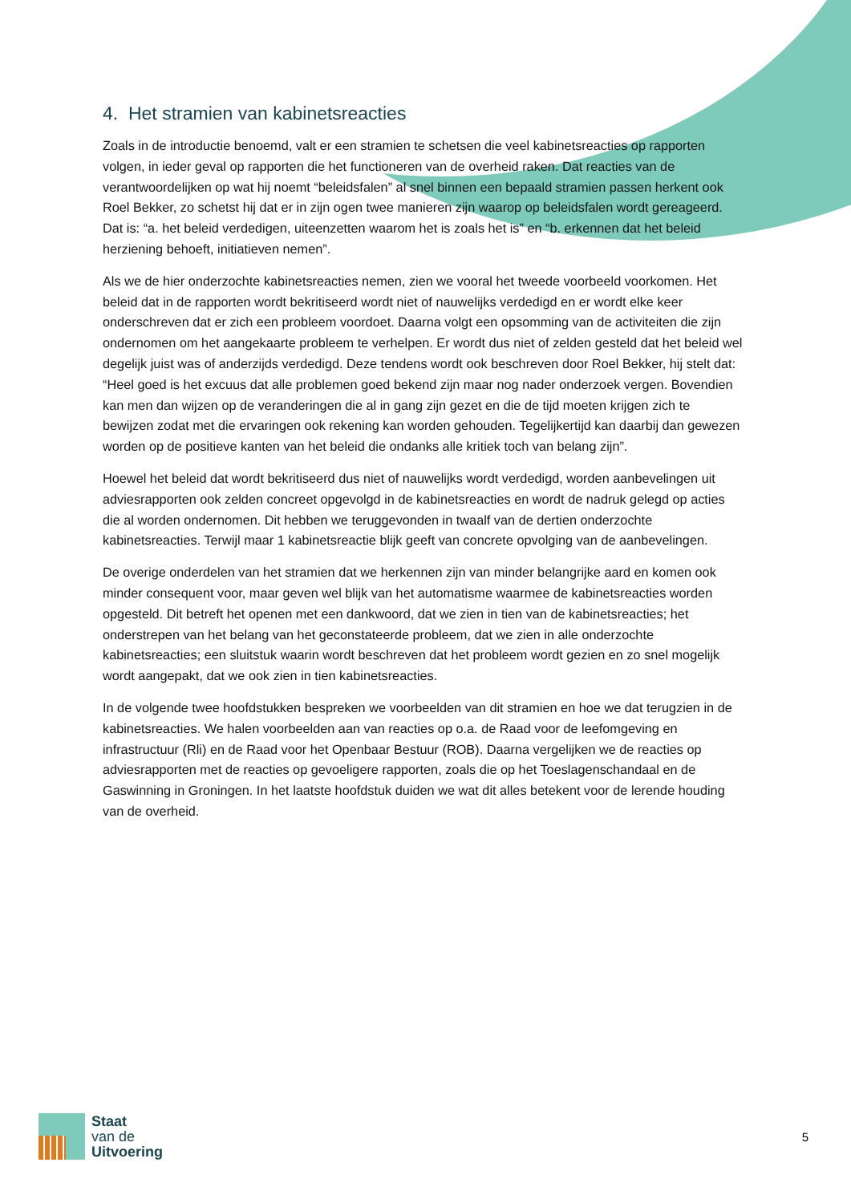4. Het stramien van kabinetsreacties
Zoals in de introductie benoemd, valt er een stramien te schetsen die veel kabinetsreacties op rapporten volgen, in ieder geval op rapporten die het functioneren van de overheid raken. Dat reacties van de verantwoordelijken op wat hij noemt “beleidsfalen” al snel binnen een bepaald stramien passen herkent ook Roel Bekker, zo schetst hij dat er in zijn ogen twee manieren zijn waarop op beleidsfalen wordt gereageerd. Dat is: “a. het beleid verdedigen, uiteenzetten waarom het is zoals het is” en “b. erkennen dat het beleid herziening behoeft, initiatieven nemen”.
Als we de hier onderzochte kabinetsreacties nemen, zien we vooral het tweede voorbeeld voorkomen. Het beleid dat in de rapporten wordt bekritiseerd wordt niet of nauwelijks verdedigd en er wordt elke keer onderschreven dat er zich een probleem voordoet. Daarna volgt een opsomming van de activiteiten die zijn ondernomen om het aangekaarte probleem te verhelpen. Er wordt dus niet of zelden gesteld dat het beleid wel degelijk juist was of anderzijds verdedigd. Deze tendens wordt ook beschreven door Roel Bekker, hij stelt dat: “Heel goed is het excuus dat alle problemen goed bekend zijn maar nog nader onderzoek vergen. Bovendien kan men dan wijzen op de veranderingen die al in gang zijn gezet en die de tijd moeten krijgen zich te bewijzen zodat met die ervaringen ook rekening kan worden gehouden. Tegelijkertijd kan daarbij dan gewezen worden op de positieve kanten van het beleid die ondanks alle kritiek toch van belang zijn”.
Hoewel het beleid dat wordt bekritiseerd dus niet of nauwelijks wordt verdedigd, worden aanbevelingen uit adviesrapporten ook zelden concreet opgevolgd in de kabinetsreacties en wordt de nadruk gelegd op acties die al worden ondernomen. Dit hebben we teruggevonden in twaalf van de dertien onderzochte kabinetsreacties. Terwijl maar 1 kabinetsreactie blijk geeft van concrete opvolging van de aanbevelingen.
De overige onderdelen van het stramien dat we herkennen zijn van minder belangrijke aard en komen ook minder consequent voor, maar geven wel blijk van het automatisme waarmee de kabinetsreacties worden opgesteld. Dit betreft het openen met een dankwoord, dat we zien in tien van de kabinetsreacties; het onderstrepen van het belang van het geconstateerde probleem, dat we zien in alle onderzochte kabinetsreacties; een sluitstuk waarin wordt beschreven dat het probleem wordt gezien en zo snel mogelijk wordt aangepakt, dat we ook zien in tien kabinetsreacties.
In de volgende twee hoofdstukken bespreken we voorbeelden van dit stramien en hoe we dat terugzien in de kabinetsreacties. We halen voorbeelden aan van reacties op o.a. de Raad voor de leefomgeving en infrastructuur (Rli) en de Raad voor het Openbaar Bestuur (ROB). Daarna vergelijken we de reacties op adviesrapporten met de reacties op gevoeligere rapporten, zoals die op het Toeslagenschandaal en de Gaswinning in Groningen. In het laatste hoofdstuk duiden we wat dit alles betekent voor de lerende houding van de overheid.
Staat
van de
Uitvoering
5